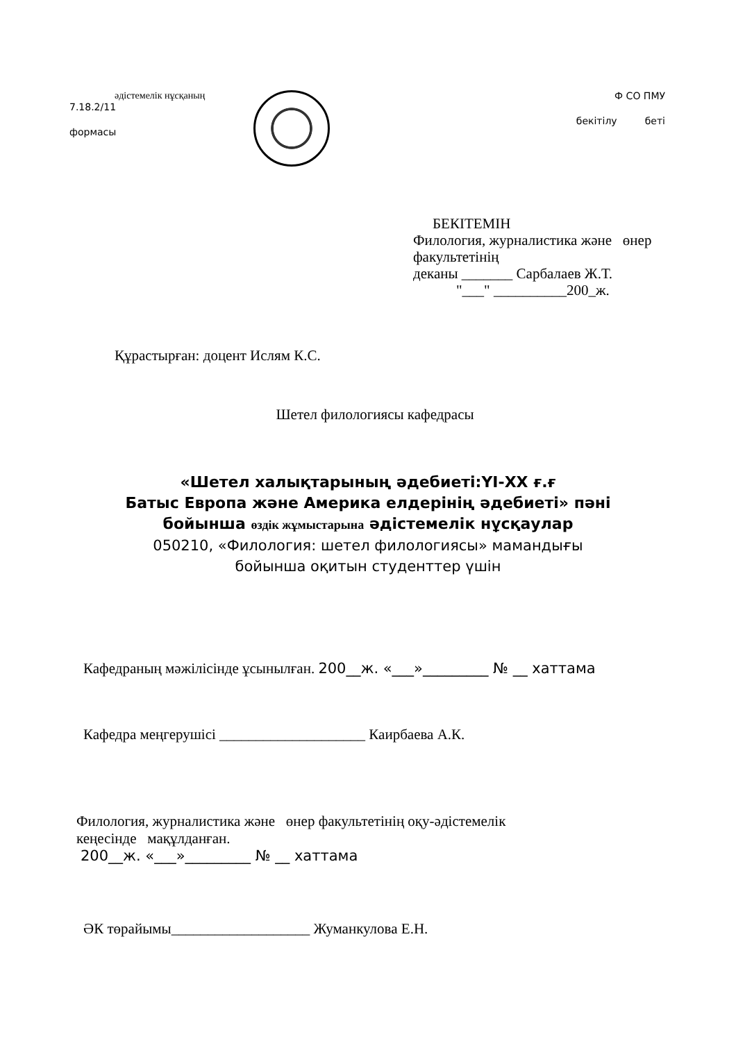әдістемелік нұсқаның
7.18.2/11
формасы
Ф СО ПМУ
бекітілу беті
БЕКІТЕМІН
Филология, журналистика және өнер
факультетінің
деканы _______ Сарбалаев Ж.Т.
"___" __________200_ж.
Құрастырған: доцент Ислям К.С.
Шетел филологиясы кафедрасы
«Шетел халықтарының әдебиеті:ҮІ-ХХ ғ.ғ
Батыс Европа және Америка елдерінің әдебиеті» пәні
бойынша өздік жұмыстарына әдістемелік нұсқаулар
050210, «Филология: шетел филологиясы» мамандығы
бойынша оқитын студенттер үшін
Кафедраның мәжілісінде ұсынылған. 200__ж. «___»_________ № __ хаттама
Кафедра меңгерушісі ____________________ Каирбаева А.К.
Филология, журналистика және өнер факультетінің оқу-әдістемелік
кеңесінде мақұлданған.
200__ж. «___»_________ № __ хаттама
ӘК төрайымы___________________ Жуманкулова Е.Н.